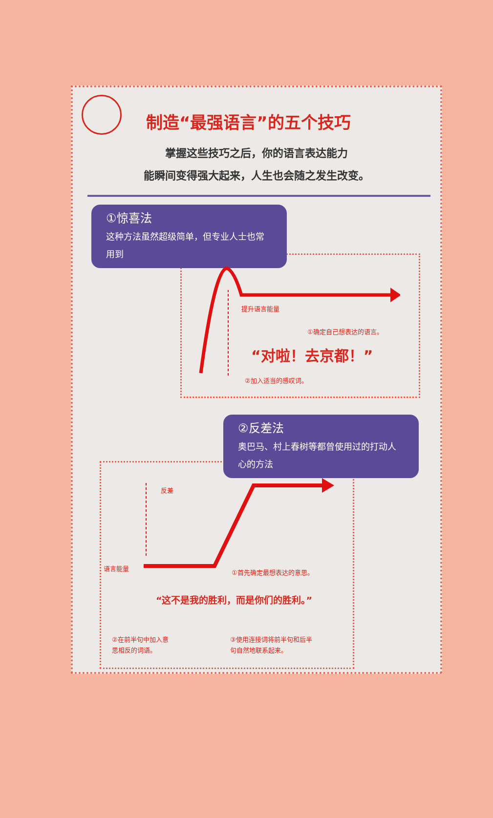制造“最强语言”的五个技巧
掌握这些技巧之后，你的语言表达能力
能瞬间变得强大起来，人生也会随之发生改变。
①惊喜法
这种方法虽然超级简单，但专业人士也常用到
提升语言能量
①确定自己想表达的语言。
“对啦！去京都！”
②加入适当的感叹词。
②反差法
奥巴马、村上春树等都曾使用过的打动人心的方法
反差
语言能量
①首先确定最想表达的意思。
“这不是我的胜利，而是你们的胜利。”
②在前半句中加入意
思相反的词语。
③使用连接词将前半句和后半
句自然地联系起来。